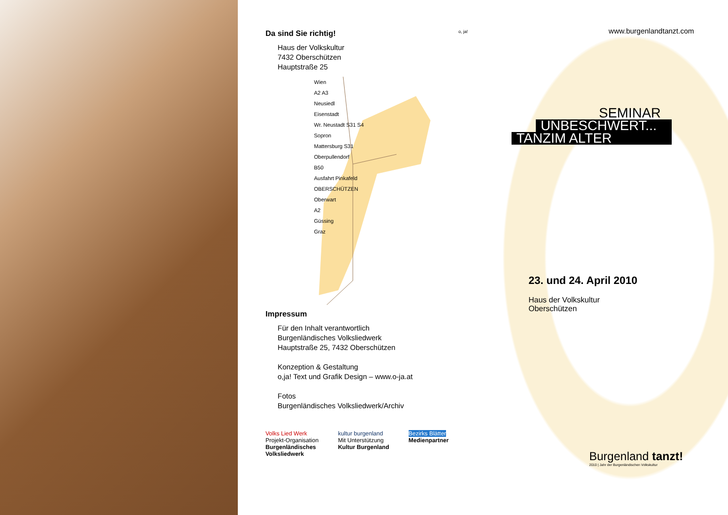Da sind Sie richtig!
Haus der Volkskultur
7432 Oberschützen
Hauptstraße 25
Wien
A2 A3
Neusiedl
Eisenstadt
Wr. Neustadt S31 S4
Sopron
Mattersburg S31
Oberpullendorf
B50
Ausfahrt Pinkafeld
OBERSCHÜTZEN
Oberwart
A2
Güssing
Graz
Impressum
Für den Inhalt verantwortlich
Burgenländisches Volksliedwerk
Hauptstraße 25, 7432 Oberschützen
Konzeption & Gestaltung
o,ja! Text und Grafik Design – www.o-ja.at
Fotos
Burgenländisches Volksliedwerk/Archiv
Volks Lied Werk
Projekt-Organisation
Burgenländisches
Volksliedwerk
kultur burgenland
Mit Unterstützung
Kultur Burgenland
Bezirks Blätter
Medienpartner
o, ja!
www.burgenlandtanzt.com
SEMINAR
UNBESCHWERT...
TANZIM ALTER
23. und 24. April 2010
Haus der Volkskultur
Oberschützen
Burgenland tanzt!
2010 | Jahr der Burgenländischen Volkskultur